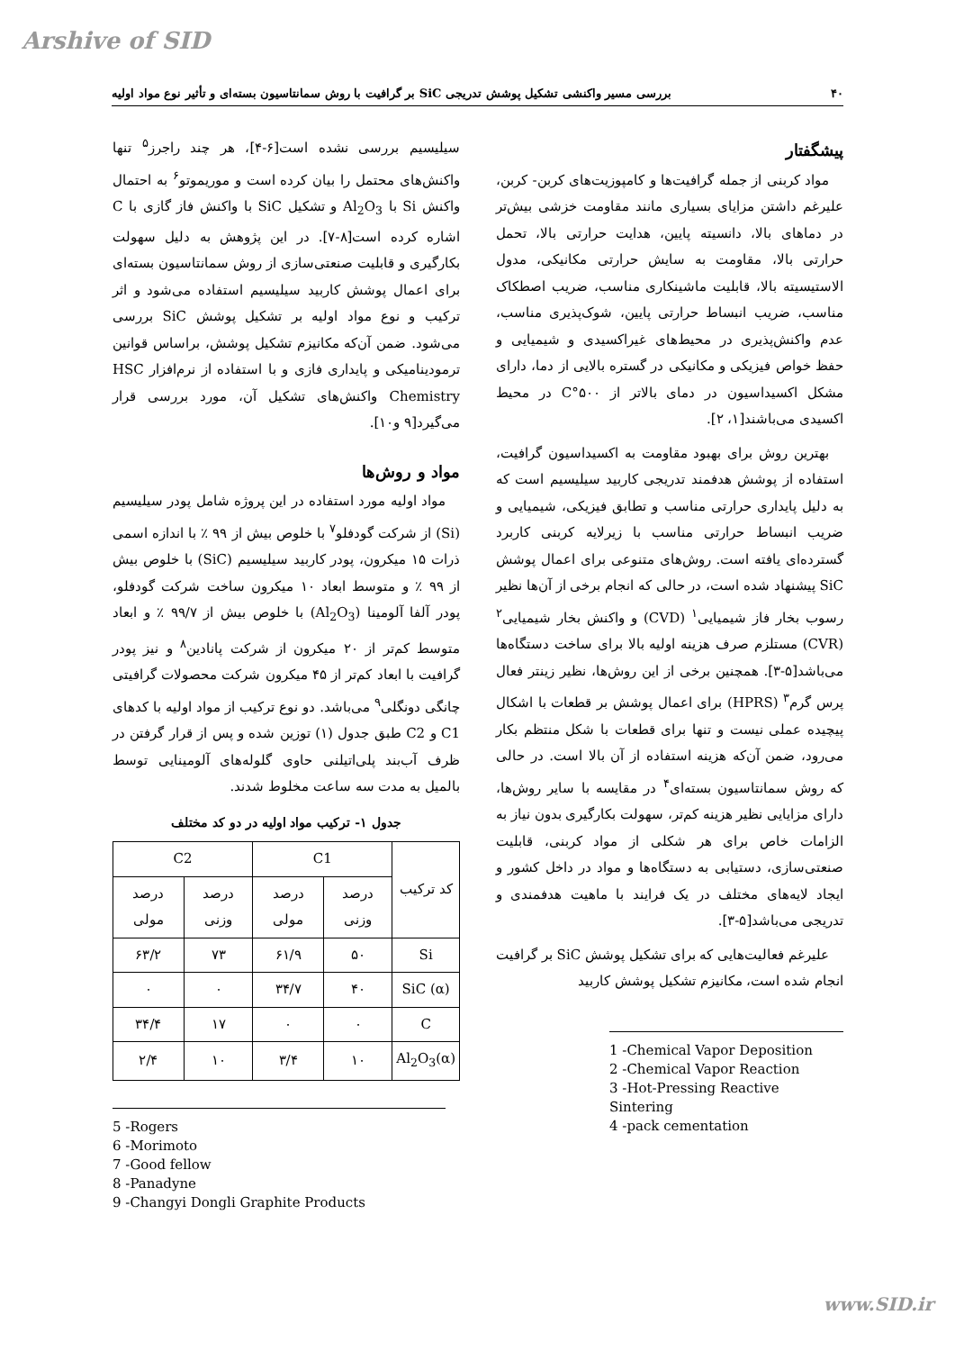Arshive of SID
۴۰ بررسی مسیر واکنشی تشکیل پوشش تدریجی SiC بر گرافیت با روش سمانتاسیون بسته‌ای و تأثیر نوع مواد اولیه
پیشگفتار
مواد کربنی از جمله گرافیت‌ها و کامپوزیت‌های کربن- کربن، علیرغم داشتن مزایای بسیاری مانند مقاومت خزشی بیش‌تر در دماهای بالا، دانسیته پایین، هدایت حرارتی بالا، تحمل حرارتی بالا، مقاومت به سایش حرارتی مکانیکی، مدول الاستیسیته بالا، قابلیت ماشینکاری مناسب، ضریب اصطکاک مناسب، ضریب انبساط حرارتی پایین، شوک‌پذیری مناسب، عدم واکنش‌پذیری در محیط‌های غیراکسیدی و شیمیایی و حفظ خواص فیزیکی و مکانیکی در گستره بالایی از دما، دارای مشکل اکسیداسیون در دمای بالاتر از ۵۰۰°C در محیط اکسیدی می‌باشند[۱، ۲].
بهترین روش برای بهبود مقاومت به اکسیداسیون گرافیت، استفاده از پوشش هدفمند تدریجی کاربید سیلیسیم است که به دلیل پایداری حرارتی مناسب و تطابق فیزیکی، شیمیایی و ضریب انبساط حرارتی مناسب با زیرلایه کربنی کاربرد گسترده‌ای یافته است. روش‌های متنوعی برای اعمال پوشش SiC پیشنهاد شده است، در حالی که انجام برخی از آن‌ها نظیر رسوب بخار فاز شیمیایی<sup>۱</sup> (CVD) و واکنش بخار شیمیایی<sup>۲</sup> (CVR) مستلزم صرف هزینه اولیه بالا برای ساخت دستگاه‌ها می‌باشد[۵-۳]. همچنین برخی از این روش‌ها، نظیر زینتر فعال پرس گرم<sup>۳</sup> (HPRS) برای اعمال پوشش بر قطعات با اشکال پیچیده عملی نیست و تنها برای قطعات با شکل منتظم بکار می‌رود، ضمن آن‌که هزینه استفاده از آن بالا است. در حالی که روش سمانتاسیون بسته‌ای<sup>۴</sup> در مقایسه با سایر روش‌ها، دارای مزایایی نظیر هزینه کم‌تر، سهولت بکارگیری بدون نیاز به الزامات خاص برای هر شکلی از مواد کربنی، قابلیت صنعتی‌سازی، دستیابی به دستگاه‌ها و مواد در داخل کشور و ایجاد لایه‌های مختلف در یک فرایند با ماهیت هدفمندی و تدریجی می‌باشد[۵-۳].
علیرغم فعالیت‌هایی که برای تشکیل پوشش SiC بر گرافیت انجام شده است، مکانیزم تشکیل پوشش کاربید
1 -Chemical Vapor Deposition
2 -Chemical Vapor Reaction
3 -Hot-Pressing Reactive Sintering
4 -pack cementation
سیلیسیم بررسی نشده است[۶-۴]، هر چند راجرز<sup>۵</sup> تنها واکنش‌های محتمل را بیان کرده است و موریموتو<sup>۶</sup> به احتمال واکنش Si با Al<sub>2</sub>O<sub>3</sub> و تشکیل SiC با واکنش فاز گازی با C اشاره کرده است[۸-۷]. در این پژوهش به دلیل سهولت بکارگیری و قابلیت صنعتی‌سازی از روش سمانتاسیون بسته‌ای برای اعمال پوشش کاربید سیلیسیم استفاده می‌شود و اثر ترکیب و نوع مواد اولیه بر تشکیل پوشش SiC بررسی می‌شود. ضمن آن‌که مکانیزم تشکیل پوشش، براساس قوانین ترمودینامیکی و پایداری فازی و با استفاده از نرم‌افزار HSC Chemistry واکنش‌های تشکیل آن، مورد بررسی قرار می‌گیرد[۹ و۱۰].
مواد و روش‌ها
مواد اولیه مورد استفاده در این پروژه شامل پودر سیلیسیم (Si) از شرکت گودفلو<sup>۷</sup> با خلوص بیش از ۹۹ ٪ با اندازه اسمی ذرات ۱۵ میکرون، پودر کاربید سیلیسیم (SiC) با خلوص بیش از ۹۹ ٪ و متوسط ابعاد ۱۰ میکرون ساخت شرکت گودفلو، پودر آلفا آلومینا (Al<sub>2</sub>O<sub>3</sub>) با خلوص بیش از ۹۹/۷ ٪ و ابعاد متوسط کم‌تر از ۲۰ میکرون از شرکت پانادین<sup>۸</sup> و نیز پودر گرافیت با ابعاد کم‌تر از ۴۵ میکرون شرکت محصولات گرافیتی چانگی دونگلی<sup>۹</sup> می‌باشد. دو نوع ترکیب از مواد اولیه با کدهای C1 و C2 طبق جدول (۱) توزین شده و پس از قرار گرفتن در ظرف آب‌بند پلی‌اتیلنی حاوی گلوله‌های آلومینایی توسط بالمیل به مدت سه ساعت مخلوط شدند.
جدول ۱- ترکیب مواد اولیه در دو کد مختلف
| کد ترکیب | C1 | | C2 | |
| --- | --- | --- | --- | --- |
| | درصد وزنی | درصد مولی | درصد وزنی | درصد مولی |
| Si | ۵۰ | ۶۱/۹ | ۷۳ | ۶۳/۲ |
| SiC (α) | ۴۰ | ۳۴/۷ | ۰ | ۰ |
| C | ۰ | ۰ | ۱۷ | ۳۴/۴ |
| Al<sub>2</sub>O<sub>3</sub>(α) | ۱۰ | ۳/۴ | ۱۰ | ۲/۴ |
5 -Rogers
6 -Morimoto
7 -Good fellow
8 -Panadyne
9 -Changyi Dongli Graphite Products
www.SID.ir